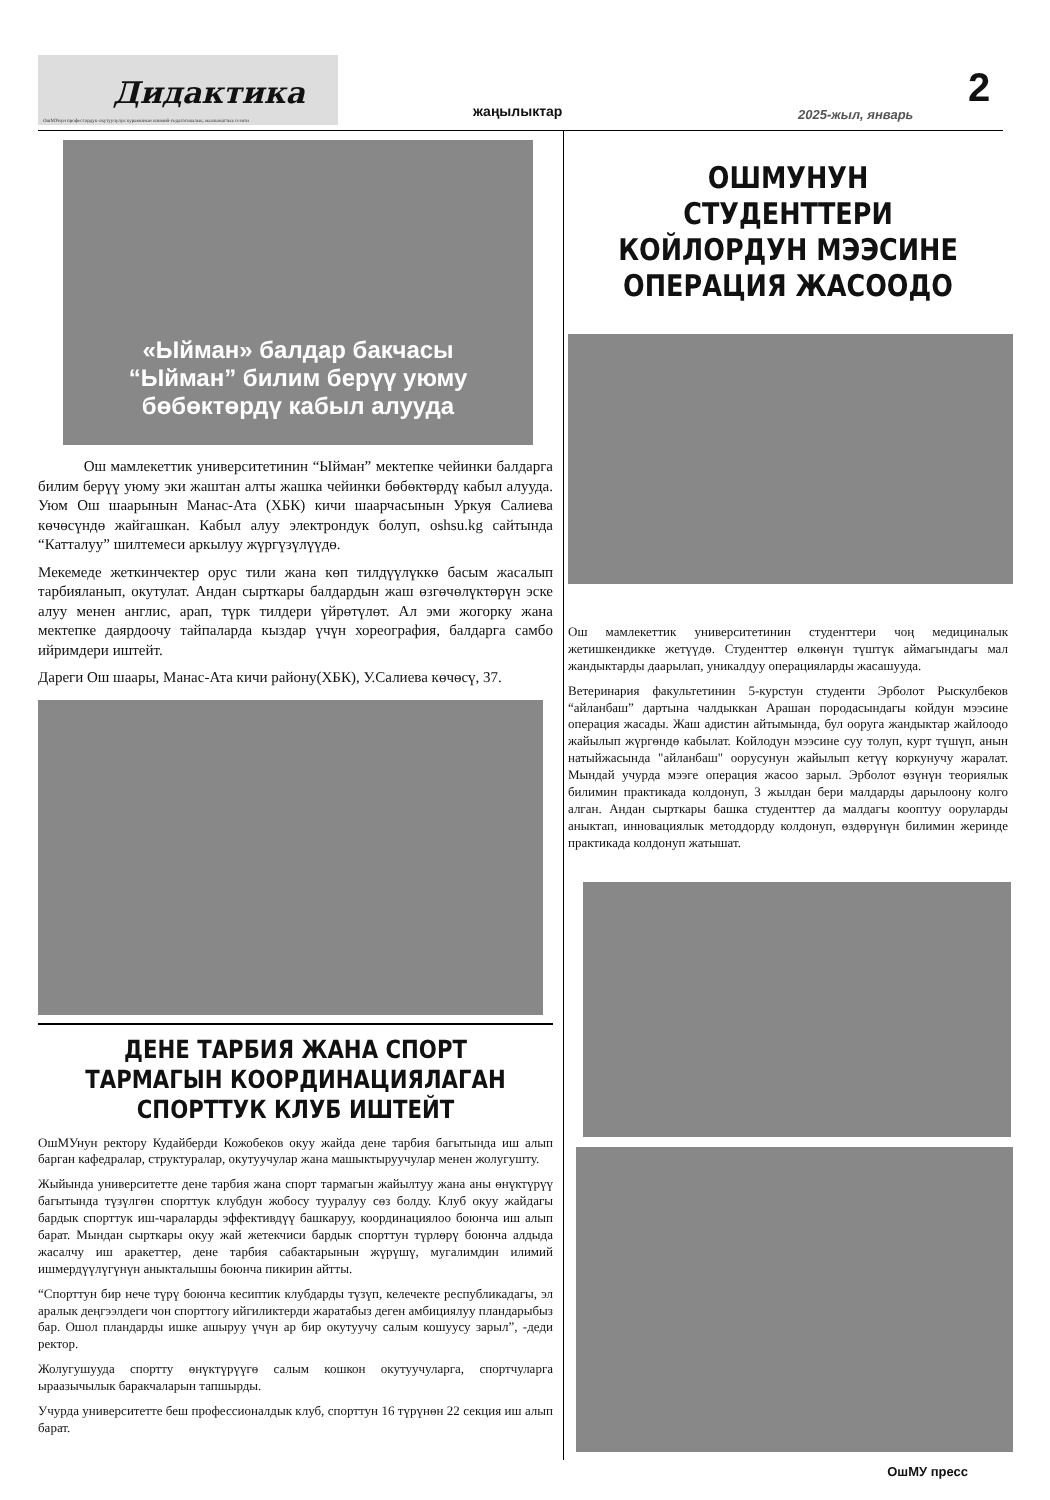Дидактика
ОшМУнун профессордук-окутуучулук курамынын илимий-педагогикалык, маалыматтык гезити
жаңылыктар 2025-жыл, январь
2
«Ыйман» балдар бакчасы
“Ыйман” билим берүү уюму бөбөктөрдү кабыл алууда
Ош мамлекеттик университетинин “Ыйман” мектепке чейинки балдарга билим берүү уюму эки жаштан алты жашка чейинки бөбөктөрдү кабыл алууда. Уюм Ош шаарынын Манас-Ата (ХБК) кичи шаарчасынын Уркуя Салиева көчөсүндө жайгашкан. Кабыл алуу электрондук болуп, oshsu.kg сайтында “Катталуу” шилтемеси аркылуу жүргүзүлүүдө.
Мекемеде жеткинчектер орус тили жана көп тилдүүлүккө басым жасалып тарбияланып, окутулат. Андан сырткары балдардын жаш өзгөчөлүктөрүн эске алуу менен англис, арап, түрк тилдери үйрөтүлөт. Ал эми жогорку жана мектепке даярдоочу тайпаларда кыздар үчүн хореография, балдарга самбо ийримдери иштейт.
Дареги Ош шаары, Манас-Ата кичи району(ХБК), У.Салиева көчөсү, 37.
ДЕНЕ ТАРБИЯ ЖАНА СПОРТ ТАРМАГЫН КООРДИНАЦИЯЛАГАН СПОРТТУК КЛУБ ИШТЕЙТ
ОшМУнун ректору Кудайберди Кожобеков окуу жайда дене тарбия багытында иш алып барган кафедралар, структуралар, окутуучулар жана машыктыруучулар менен жолугушту.
Жыйында университетте дене тарбия жана спорт тармагын жайылтуу жана аны өнүктүрүү багытында түзүлгөн спорттук клубдун жобосу тууралуу сөз болду. Клуб окуу жайдагы бардык спорттук иш-чараларды эффективдүү башкаруу, координациялоо боюнча иш алып барат. Мындан сырткары окуу жай жетекчиси бардык спорттун түрлөрү боюнча алдыда жасалчу иш аракеттер, дене тарбия сабактарынын жүрүшү, мугалимдин илимий ишмердүүлүгүнүн аныкталышы боюнча пикирин айтты.
“Спорттун бир нече түрү боюнча кесиптик клубдарды түзүп, келечекте республикадагы, эл аралык деңгээлдеги чон спорттогу ийгиликтерди жаратабыз деген амбициялуу пландарыбыз бар. Ошол пландарды ишке ашыруу үчүн ар бир окутуучу салым кошуусу зарыл”, -деди ректор.
Жолугушууда спортту өнүктүрүүгө салым кошкон окутуучуларга, спортчуларга ыраазычылык баракчаларын тапшырды.
Учурда университетте беш профессионалдык клуб, спорттун 16 түрүнөн 22 секция иш алып барат.
ОШМУНУН СТУДЕНТТЕРИ КОЙЛОРДУН МЭЭСИНЕ ОПЕРАЦИЯ ЖАСООДО
Ош мамлекеттик университетинин студенттери чоң медициналык жетишкендикке жетүүдө. Студенттер өлкөнүн түштүк аймагындагы мал жандыктарды даарылап, уникалдуу операцияларды жасашууда.
Ветеринария факультетинин 5-курстун студенти Эрболот Рыскулбеков “айланбаш” дартына чалдыккан Арашан породасындагы койдун мээсине операция жасады. Жаш адистин айтымында, бул ооруга жандыктар жайлоодо жайылып жүргөндө кабылат. Койлодун мээсине суу толуп, курт түшүп, анын натыйжасында "айланбаш" оорусунун жайылып кетүү коркунучу жаралат. Мындай учурда мээге операция жасоо зарыл. Эрболот өзүнүн теориялык билимин практикада колдонуп, 3 жылдан бери малдарды дарылоону колго алган. Андан сырткары башка студенттер да малдагы кооптуу ооруларды аныктап, инновациялык методдорду колдонуп, өздөрүнүн билимин жеринде практикада колдонуп жатышат.
ОшМУ пресс